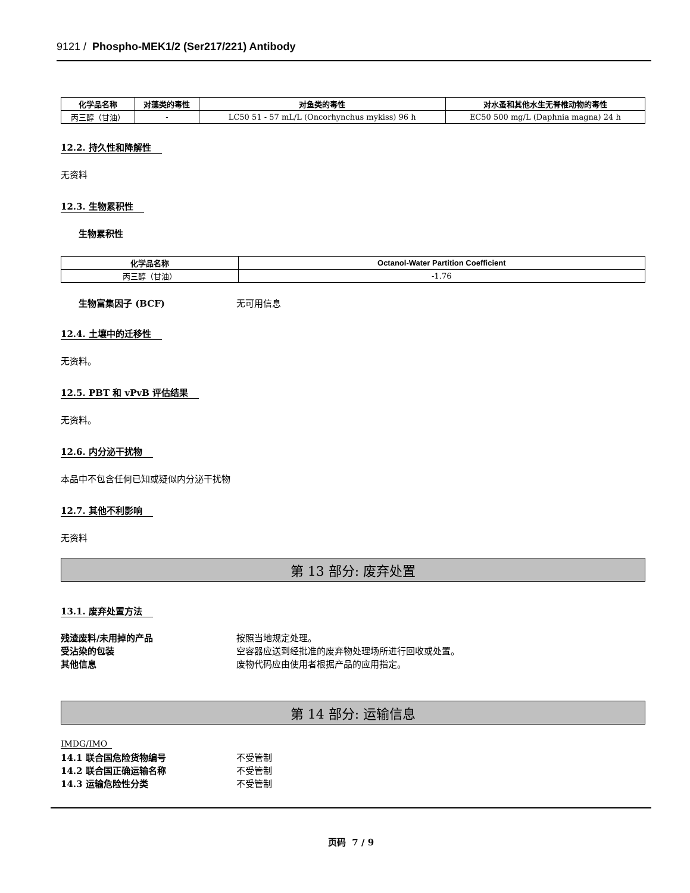9121 / Phospho-MEK1/2 (Ser217/221) Antibody
| 化学品名称 | 对藻类的毒性 | 对鱼类的毒性 | 对水蚤和其他水生无脊椎动物的毒性 |
| --- | --- | --- | --- |
| 丙三醇（甘油） | - | LC50 51 - 57 mL/L (Oncorhynchus mykiss) 96 h | EC50 500 mg/L (Daphnia magna) 24 h |
12.2. 持久性和降解性
无资料
12.3. 生物累积性
生物累积性
| 化学品名称 | Octanol-Water Partition Coefficient |
| --- | --- |
| 丙三醇（甘油） | -1.76 |
生物富集因子 (BCF) 无可用信息
12.4. 土壤中的迁移性
无资料。
12.5. PBT 和 vPvB 评估结果
无资料。
12.6. 内分泌干扰物
本品中不包含任何已知或疑似内分泌干扰物
12.7. 其他不利影响
无资料
第 13 部分: 废弃处置
13.1. 废弃处置方法
残渣废料/未用掉的产品 按照当地规定处理。
受沾染的包装 空容器应送到经批准的废弃物处理场所进行回收或处置。
其他信息 废物代码应由使用者根据产品的应用指定。
第 14 部分: 运输信息
IMDG/IMO
14.1 联合国危险货物编号 不受管制
14.2 联合国正确运输名称 不受管制
14.3 运输危险性分类 不受管制
页码 7 / 9